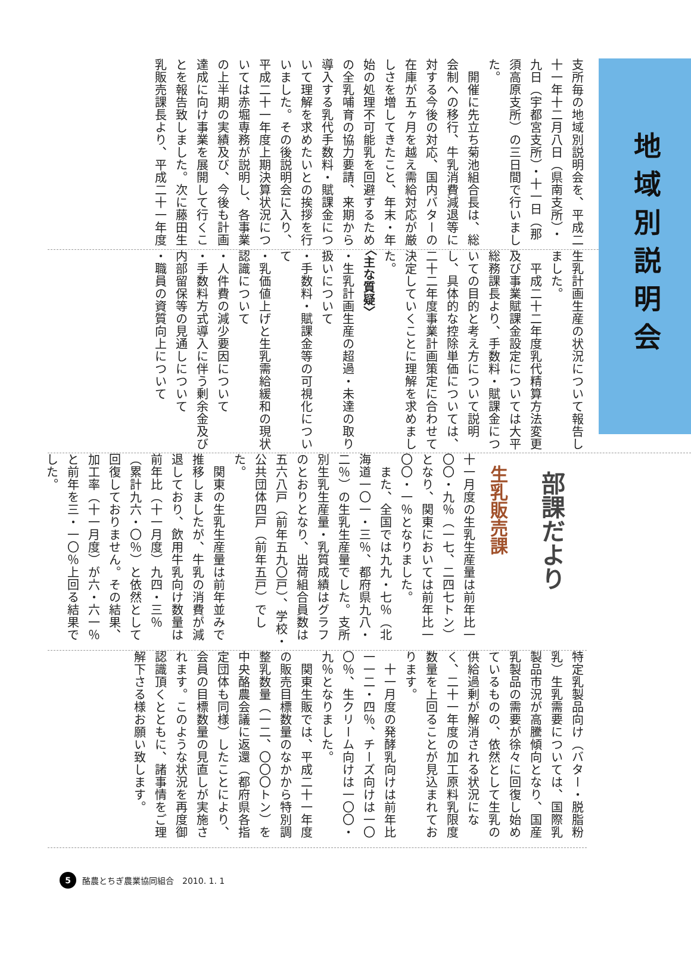支所毎の地域別説明会を、平成二十一年十二月八日（県南支所）・九日（宇都宮支所）・十一日（那須高原支所）の三日間で行いました。
　開催に先立ち菊池組合長は、総会制への移行、牛乳消費減退等に対する今後の対応、国内バターの在庫が五ヶ月を越え需給対応が厳しさを増してきたこと、年末・年始の処理不可能乳を回避するための全乳哺育の協力要請、来期から導入する乳代手数料・賦課金について理解を求めたいとの挨拶を行いました。その後説明会に入り、平成二十一年度上期決算状況については赤堀専務が説明し、各事業の上半期の実績及び、今後も計画達成に向け事業を展開して行くことを報告致しました。次に藤田生乳販売課長より、平成二十一年度
地域別説明会
生乳計画生産の状況について報告しました。
　平成二十二年度乳代精算方法変更及び事業賦課金設定については大平総務課長より、手数料・賦課金についての目的と考え方について説明し、具体的な控除単価については、二十二年度事業計画策定に合わせて決定していくことに理解を求めました。
〈主な質疑〉
・生乳計画生産の超過・未達の取り扱いについて
・手数料・賦課金等の可視化について
・乳価値上げと生乳需給緩和の現状認識について
・人件費の減少要因について
・手数料方式導入に伴う剰余金及び内部留保等の見通しについて
・職員の資質向上について
部課だより
生乳販売課
十一月度の生乳生産量は前年比一〇〇・九％（一七、二四七トン）となり、関東においては前年比一〇〇・一％となりました。
　また、全国では九九・七％（北海道一〇一・三％、都府県九八・二％）の生乳生産量でした。支所別生乳生産量・乳質成績はグラフのとおりとなり、出荷組合員数は五六八戸（前年五九〇戸）、学校・公共団体四戸（前年五戸）でした。
　関東の生乳生産量は前年並みで推移しましたが、牛乳の消費が減退しており、飲用牛乳向け数量は前年比（十一月度）九四・三％（累計九六・〇％）と依然として回復しておりません。その結果、加工率（十一月度）が六・六一％と前年を三・一〇％上回る結果でした。
特定乳製品向け（バター・脱脂粉乳）生乳需要については、国際乳製品市況が高騰傾向となり、国産乳製品の需要が徐々に回復し始めているものの、依然として生乳の供給過剰が解消される状況になく、二十一年度の加工原料乳限度数量を上回ることが見込まれております。
　十一月度の発酵乳向けは前年比一一二・四％、チーズ向けは一〇〇％、生クリーム向けは一〇〇・九％となりました。
　関東生販では、平成二十一年度の販売目標数量のなかから特別調整乳数量（一二、〇〇〇トン）を中央酪農会議に返還（都府県各指定団体も同様）したことにより、会員の目標数量の見直しが実施されます。このような状況を再度御認識頂くとともに、諸事情をご理解下さる様お願い致します。
5 酪農とちぎ農業協同組合　2010. 1. 1